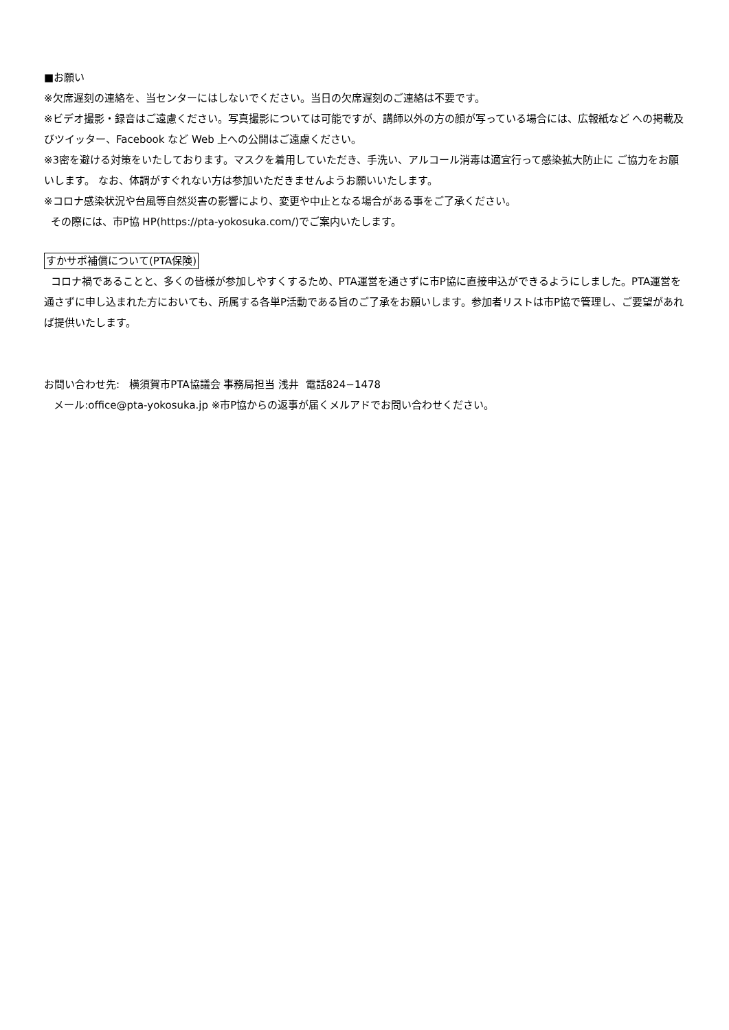■お願い
※欠席遅刻の連絡を、当センターにはしないでください。当日の欠席遅刻のご連絡は不要です。
※ビデオ撮影・録音はご遠慮ください。写真撮影については可能ですが、講師以外の方の顔が写っている場合には、広報紙など への掲載及びツイッター、Facebook など Web 上への公開はご遠慮ください。
※3密を避ける対策をいたしております。マスクを着用していただき、手洗い、アルコール消毒は適宜行って感染拡大防止に ご協力をお願いします。 なお、体調がすぐれない方は参加いただきませんようお願いいたします。
※コロナ感染状況や台風等自然災害の影響により、変更や中止となる場合がある事をご了承ください。
その際には、市P協 HP(https://pta-yokosuka.com/)でご案内いたします。
すかサポ補償について(PTA保険)
コロナ禍であることと、多くの皆様が参加しやすくするため、PTA運営を通さずに市P協に直接申込ができるようにしました。PTA運営を通さずに申し込まれた方においても、所属する各単P活動である旨のご了承をお願いします。参加者リストは市P協で管理し、ご要望があれば提供いたします。
お問い合わせ先: 横須賀市PTA協議会 事務局担当 浅井 電話824−1478
メール:office@pta-yokosuka.jp ※市P協からの返事が届くメルアドでお問い合わせください。